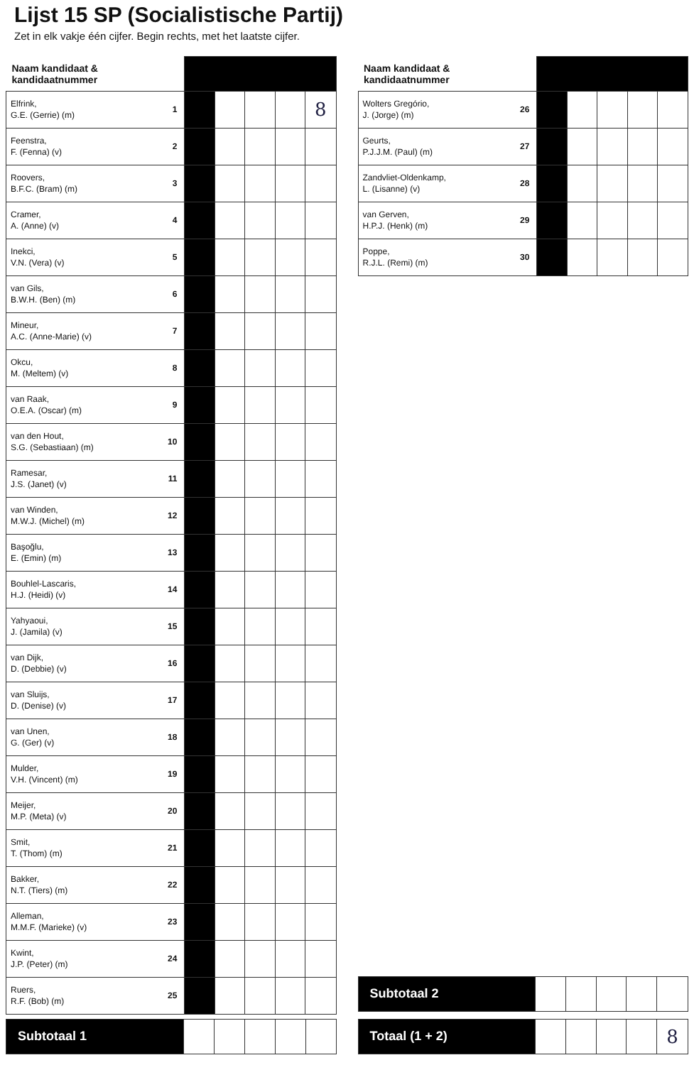Lijst 15 SP (Socialistische Partij)
Zet in elk vakje één cijfer. Begin rechts, met het laatste cijfer.
| Naam kandidaat & kandidaatnummer | | | | | | |
| Elfrink, G.E. (Gerrie) (m) | 1 | | | | | 8 |
| Feenstra, F. (Fenna) (v) | 2 | | | | | |
| Roovers, B.F.C. (Bram) (m) | 3 | | | | | |
| Cramer, A. (Anne) (v) | 4 | | | | | |
| Inekci, V.N. (Vera) (v) | 5 | | | | | |
| van Gils, B.W.H. (Ben) (m) | 6 | | | | | |
| Mineur, A.C. (Anne-Marie) (v) | 7 | | | | | |
| Okcu, M. (Meltem) (v) | 8 | | | | | |
| van Raak, O.E.A. (Oscar) (m) | 9 | | | | | |
| van den Hout, S.G. (Sebastiaan) (m) | 10 | | | | | |
| Ramesar, J.S. (Janet) (v) | 11 | | | | | |
| van Winden, M.W.J. (Michel) (m) | 12 | | | | | |
| Başoğlu, E. (Emin) (m) | 13 | | | | | |
| Bouhlel-Lascaris, H.J. (Heidi) (v) | 14 | | | | | |
| Yahyaoui, J. (Jamila) (v) | 15 | | | | | |
| van Dijk, D. (Debbie) (v) | 16 | | | | | |
| van Sluijs, D. (Denise) (v) | 17 | | | | | |
| van Unen, G. (Ger) (v) | 18 | | | | | |
| Mulder, V.H. (Vincent) (m) | 19 | | | | | |
| Meijer, M.P. (Meta) (v) | 20 | | | | | |
| Smit, T. (Thom) (m) | 21 | | | | | |
| Bakker, N.T. (Tiers) (m) | 22 | | | | | |
| Alleman, M.M.F. (Marieke) (v) | 23 | | | | | |
| Kwint, J.P. (Peter) (m) | 24 | | | | | |
| Ruers, R.F. (Bob) (m) | 25 | | | | | |
| Subtotaal 1 | | | | | |
| Naam kandidaat & kandidaatnummer | | | | | | |
| Wolters Gregório, J. (Jorge) (m) | 26 | | | | | |
| Geurts, P.J.J.M. (Paul) (m) | 27 | | | | | |
| Zandvliet-Oldenkamp, L. (Lisanne) (v) | 28 | | | | | |
| van Gerven, H.P.J. (Henk) (m) | 29 | | | | | |
| Poppe, R.J.L. (Remi) (m) | 30 | | | | | |
| Subtotaal 2 | | | | | |
| Totaal (1 + 2) | | | | | 8 |